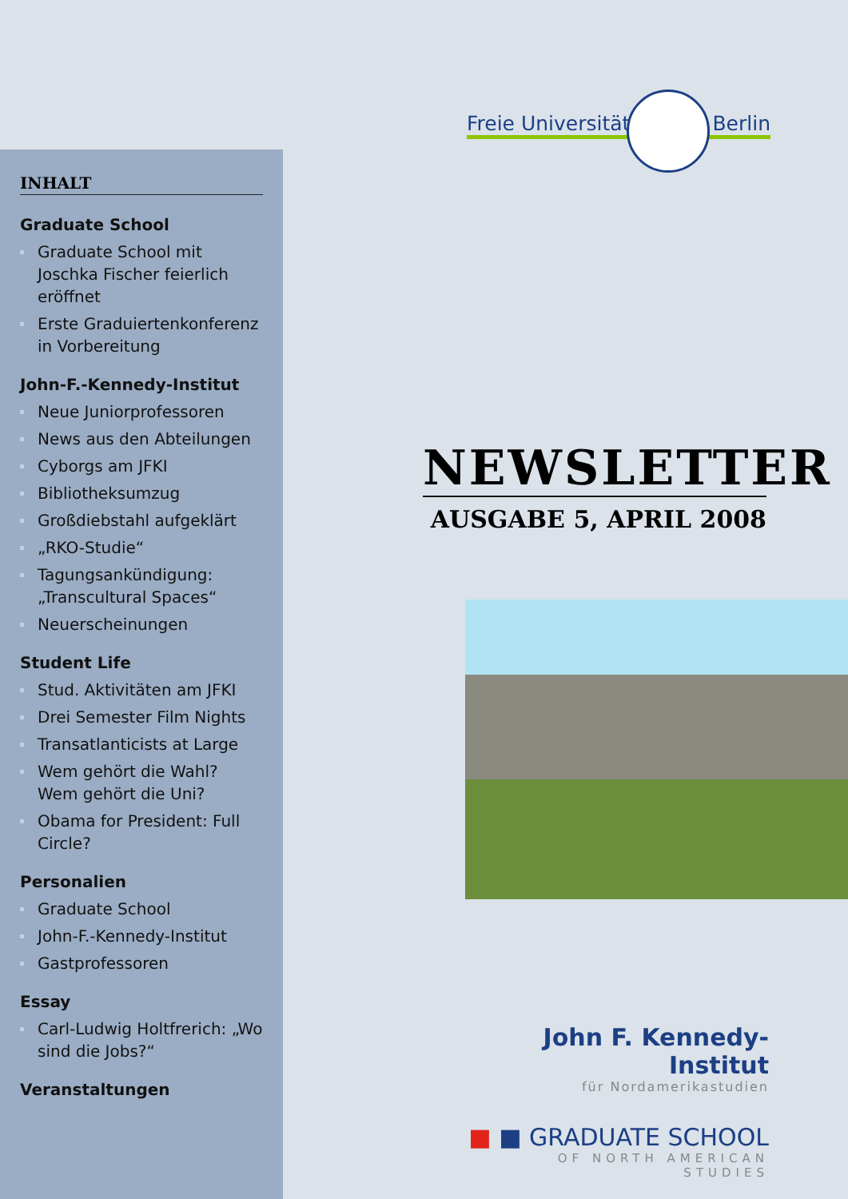INHALT
Graduate School
Graduate School mit Joschka Fischer feierlich eröffnet
Erste Graduiertenkonferenz in Vorbereitung
John-F.-Kennedy-Institut
Neue Juniorprofessoren
News aus den Abteilungen
Cyborgs am JFKI
Bibliotheksumzug
Großdiebstahl aufgeklärt
„RKO-Studie“
Tagungsankündigung: „Transcultural Spaces“
Neuerscheinungen
Student Life
Stud. Aktivitäten am JFKI
Drei Semester Film Nights
Transatlanticists at Large
Wem gehört die Wahl? Wem gehört die Uni?
Obama for President: Full Circle?
Personalien
Graduate School
John-F.-Kennedy-Institut
Gastprofessoren
Essay
Carl-Ludwig Holtfrerich: „Wo sind die Jobs?“
Veranstaltungen
Freie Universität Berlin
NEWSLETTER
AUSGABE 5, APRIL 2008
John F. Kennedy-Institut
für Nordamerikastudien
■ ■ GRADUATE SCHOOL
OF NORTH AMERICAN STUDIES